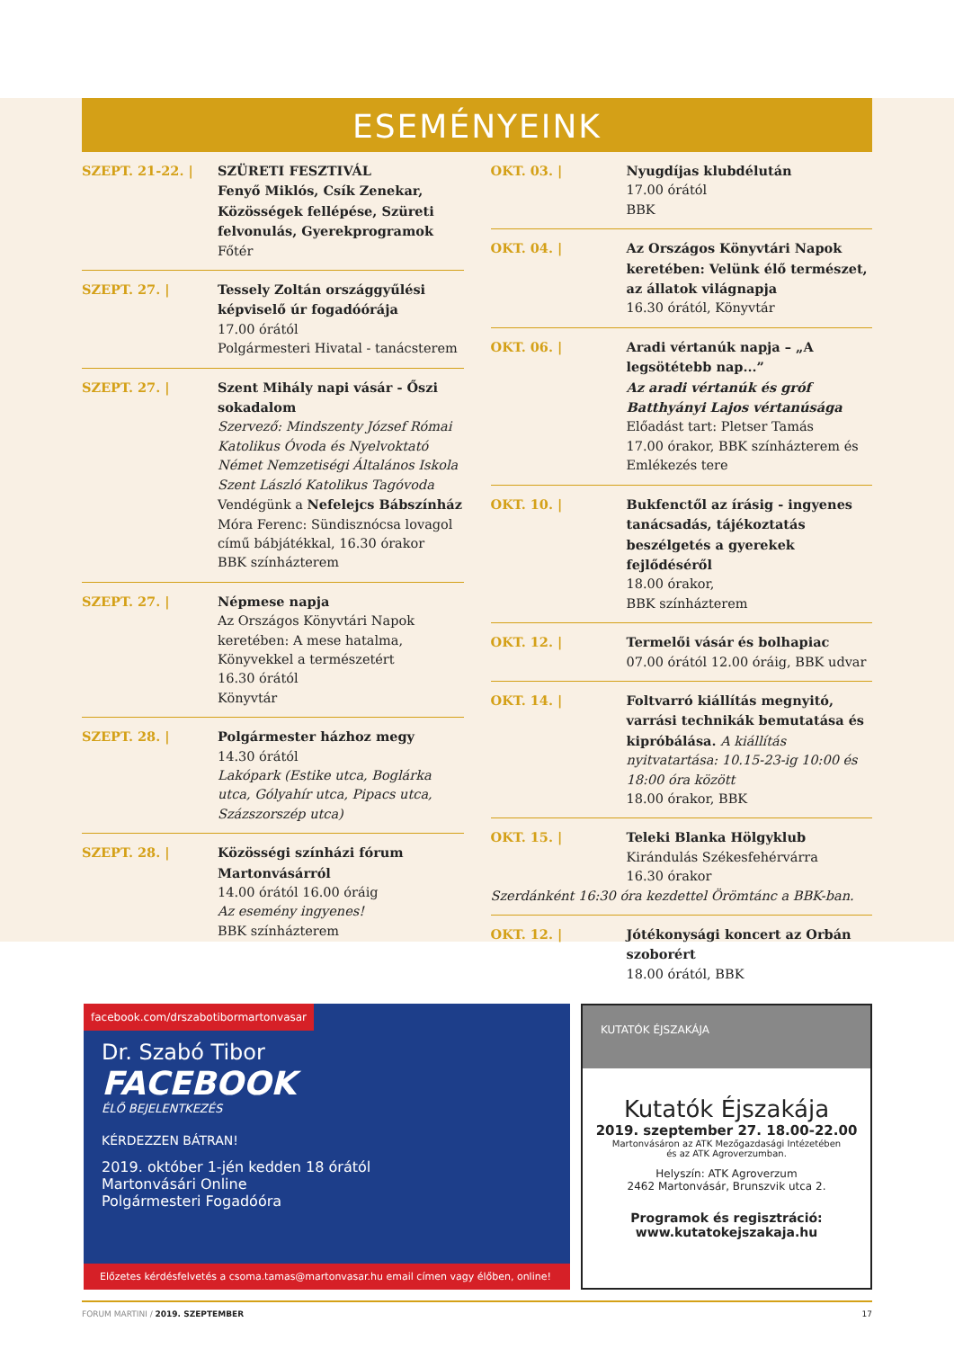ESEMÉNYEINK
SZEPT. 21-22. | SZÜRETI FESZTIVÁL
Fenyő Miklós, Csík Zenekar, Közösségek fellépése, Szüreti felvonulás, Gyerekprogramok
Főtér
SZEPT. 27. | Tessely Zoltán országgyűlési képviselő úr fogadóórája
17.00 órától
Polgármesteri Hivatal - tanácsterem
SZEPT. 27. | Szent Mihály napi vásár - Őszi sokadalom
Szervező: Mindszenty József Római Katolikus Óvoda és Nyelvoktató Német Nemzetiségi Általános Iskola Szent László Katolikus Tagóvoda
Vendégünk a Nefelejcs Bábszínház
Móra Ferenc: Sündisznócsa lovagol című bábjátékkal, 16.30 órakor
BBK színházterem
SZEPT. 27. | Népmese napja
Az Országos Könyvtári Napok keretében: A mese hatalma, Könyvekkel a természetért
16.30 órától
Könyvtár
SZEPT. 28. | Polgármester házhoz megy
14.30 órától
Lakópark (Estike utca, Boglárka utca, Gólyahír utca, Pipacs utca, Százszorszép utca)
SZEPT. 28. | Közösségi színházi fórum Martonvásárról
14.00 órától 16.00 óráig
Az esemény ingyenes!
BBK színházterem
OKT. 03. | Nyugdíjas klubdélután
17.00 órától
BBK
OKT. 04. | Az Országos Könyvtári Napok keretében: Velünk élő természet, az állatok világnapja
16.30 órától, Könyvtár
OKT. 06. | Aradi vértanúk napja – „A legsötétebb nap...”
Az aradi vértanúk és gróf Batthyányi Lajos vértanúsága
Előadást tart: Pletser Tamás
17.00 órakor, BBK színházterem és Emlékezés tere
OKT. 10. | Bukfenctől az írásig - ingyenes tanácsadás, tájékoztatás beszélgetés a gyerekek fejlődéséről
18.00 órakor,
BBK színházterem
OKT. 12. | Termelői vásár és bolhapiac
07.00 órától 12.00 óráig, BBK udvar
OKT. 14. | Foltvarró kiállítás megnyitó, varrási technikák bemutatása és kipróbálása. A kiállítás nyitvatartása: 10.15-23-ig 10:00 és 18:00 óra között
18.00 órakor, BBK
OKT. 15. |
Teleki Blanka Hölgyklub
Kirándulás Székesfehérvárra
16.30 órakor
Szerdánként 16:30 óra kezdettel Örömtánc a BBK-ban.
OKT. 12. | Jótékonysági koncert az Orbán szoborért
18.00 órától, BBK
facebook.com/drszabotibormartonvasar
Dr. Szabó Tibor
FACEBOOK
ÉLŐ BEJELENTKEZÉS
KÉRDEZZEN BÁTRAN!
2019. október 1-jén kedden 18 órától
Martonvásári Online
Polgármesteri Fogadóóra
Előzetes kérdésfelvetés a csoma.tamas@martonvasar.hu email címen vagy élőben, online!
KUTATÓK ÉJSZAKÁJA
Kutatók Éjszakája
2019. szeptember 27. 18.00-22.00
Martonvásáron az ATK Mezőgazdasági Intézetében
és az ATK Agroverzumban.
Helyszín: ATK Agroverzum
2462 Martonvásár, Brunszvik utca 2.
Programok és regisztráció:
www.kutatokejszakaja.hu
FORUM MARTINI / 2019. SZEPTEMBER 17